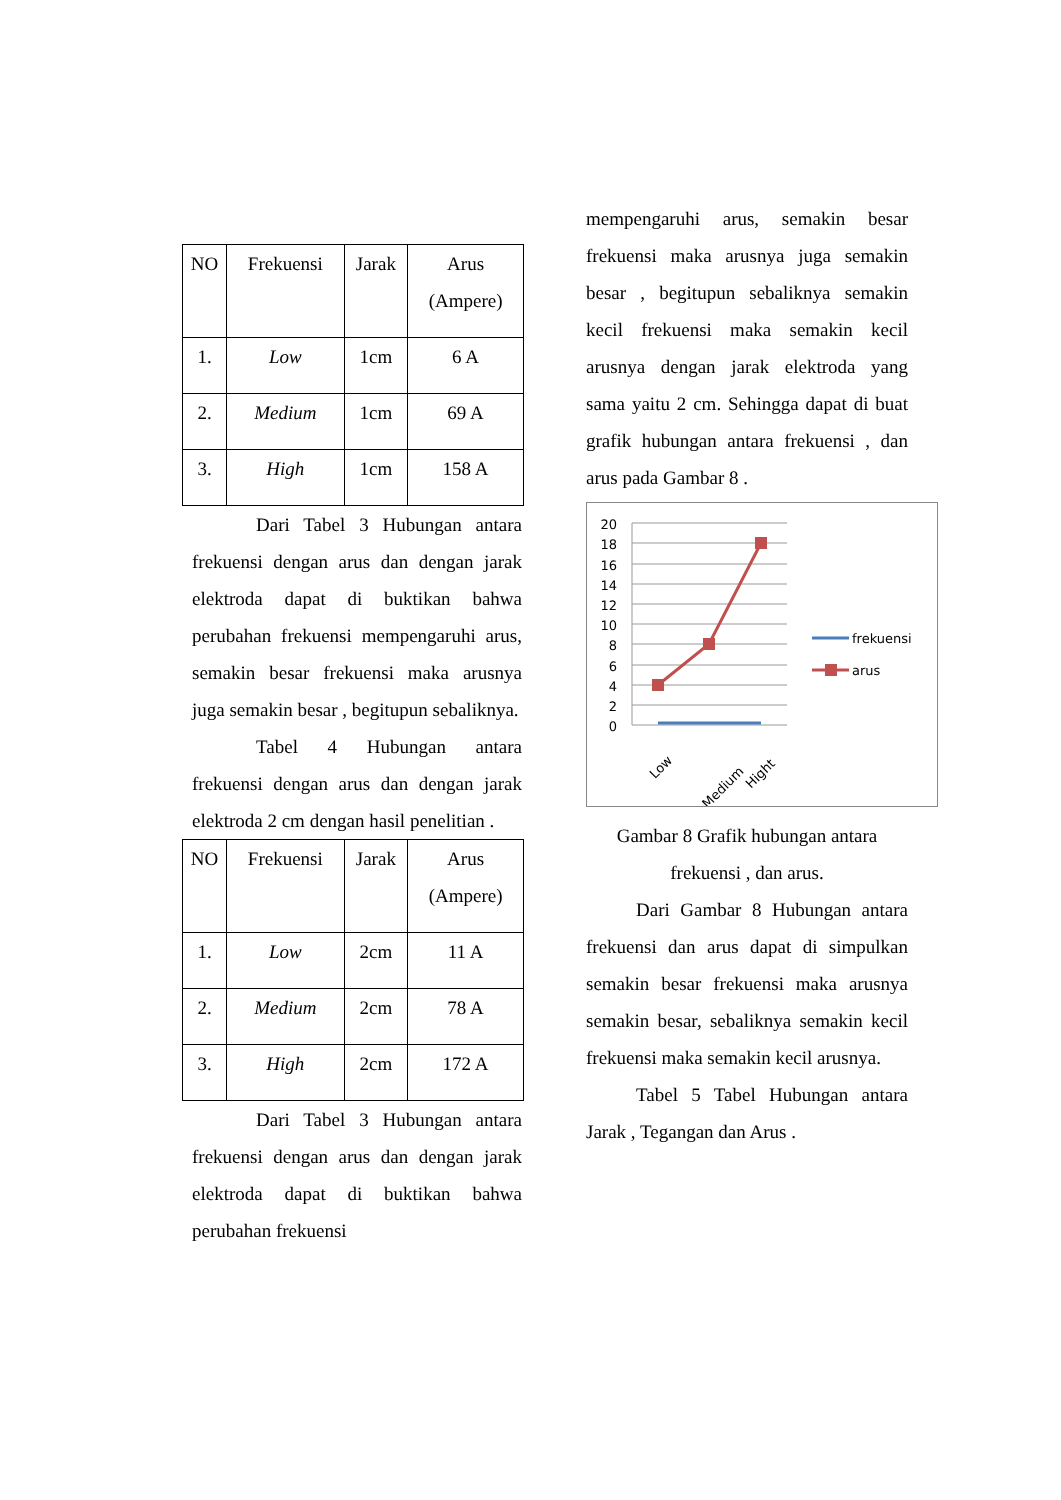| NO | Frekuensi | Jarak | Arus (Ampere) |
| 1. | Low | 1cm | 6 A |
| 2. | Medium | 1cm | 69 A |
| 3. | High | 1cm | 158 A |
Dari Tabel 3 Hubungan antara frekuensi dengan arus dan dengan jarak elektroda dapat di buktikan bahwa perubahan frekuensi mempengaruhi arus, semakin besar frekuensi maka arusnya juga semakin besar , begitupun sebaliknya.
Tabel 4 Hubungan antara frekuensi dengan arus dan dengan jarak elektroda 2 cm dengan hasil penelitian .
| NO | Frekuensi | Jarak | Arus (Ampere) |
| 1. | Low | 2cm | 11 A |
| 2. | Medium | 2cm | 78 A |
| 3. | High | 2cm | 172 A |
Dari Tabel 3 Hubungan antara frekuensi dengan arus dan dengan jarak elektroda dapat di buktikan bahwa perubahan frekuensi
mempengaruhi arus, semakin besar frekuensi maka arusnya juga semakin besar , begitupun sebaliknya semakin kecil frekuensi maka semakin kecil arusnya dengan jarak elektroda yang sama yaitu 2 cm. Sehingga dapat di buat grafik hubungan antara frekuensi , dan arus pada Gambar 8 .
20
18
16
14
12
10
8
6
4
2
0
Low
Medium
Hight
frekuensi
arus
Gambar 8 Grafik hubungan antara
frekuensi , dan arus.
Dari Gambar 8 Hubungan antara frekuensi dan arus dapat di simpulkan semakin besar frekuensi maka arusnya semakin besar, sebaliknya semakin kecil frekuensi maka semakin kecil arusnya.
Tabel 5 Tabel Hubungan antara Jarak , Tegangan dan Arus .